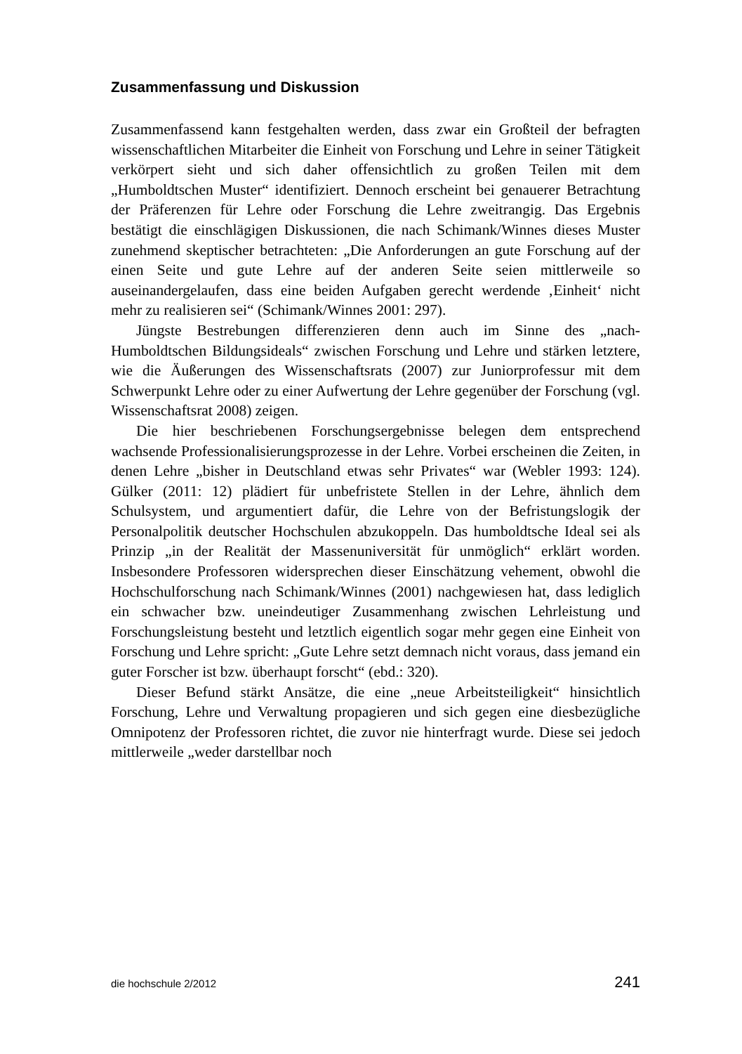Zusammenfassung und Diskussion
Zusammenfassend kann festgehalten werden, dass zwar ein Großteil der befragten wissenschaftlichen Mitarbeiter die Einheit von Forschung und Lehre in seiner Tätigkeit verkörpert sieht und sich daher offensichtlich zu großen Teilen mit dem „Humboldtschen Muster“ identifiziert. Dennoch erscheint bei genauerer Betrachtung der Präferenzen für Lehre oder Forschung die Lehre zweitrangig. Das Ergebnis bestätigt die einschlägigen Diskussionen, die nach Schimank/Winnes dieses Muster zunehmend skeptischer betrachteten: „Die Anforderungen an gute Forschung auf der einen Seite und gute Lehre auf der anderen Seite seien mittlerweile so auseinandergelaufen, dass eine beiden Aufgaben gerecht werdende ‚Einheit‘ nicht mehr zu realisieren sei“ (Schimank/Winnes 2001: 297).
Jüngste Bestrebungen differenzieren denn auch im Sinne des „nach-Humboldtschen Bildungsideals“ zwischen Forschung und Lehre und stärken letztere, wie die Äußerungen des Wissenschaftsrats (2007) zur Juniorprofessur mit dem Schwerpunkt Lehre oder zu einer Aufwertung der Lehre gegenüber der Forschung (vgl. Wissenschaftsrat 2008) zeigen.
Die hier beschriebenen Forschungsergebnisse belegen dem entsprechend wachsende Professionalisierungsprozesse in der Lehre. Vorbei erscheinen die Zeiten, in denen Lehre „bisher in Deutschland etwas sehr Privates“ war (Webler 1993: 124). Gülker (2011: 12) plädiert für unbefristete Stellen in der Lehre, ähnlich dem Schulsystem, und argumentiert dafür, die Lehre von der Befristungslogik der Personalpolitik deutscher Hochschulen abzukoppeln. Das humboldtsche Ideal sei als Prinzip „in der Realität der Massenuniversität für unmöglich“ erklärt worden. Insbesondere Professoren widersprechen dieser Einschätzung vehement, obwohl die Hochschulforschung nach Schimank/Winnes (2001) nachgewiesen hat, dass lediglich ein schwacher bzw. uneindeutiger Zusammenhang zwischen Lehrleistung und Forschungsleistung besteht und letztlich eigentlich sogar mehr gegen eine Einheit von Forschung und Lehre spricht: „Gute Lehre setzt demnach nicht voraus, dass jemand ein guter Forscher ist bzw. überhaupt forscht“ (ebd.: 320).
Dieser Befund stärkt Ansätze, die eine „neue Arbeitsteiligkeit“ hinsichtlich Forschung, Lehre und Verwaltung propagieren und sich gegen eine diesbezügliche Omnipotenz der Professoren richtet, die zuvor nie hinterfragt wurde. Diese sei jedoch mittlerweile „weder darstellbar noch
die hochschule 2/2012 241